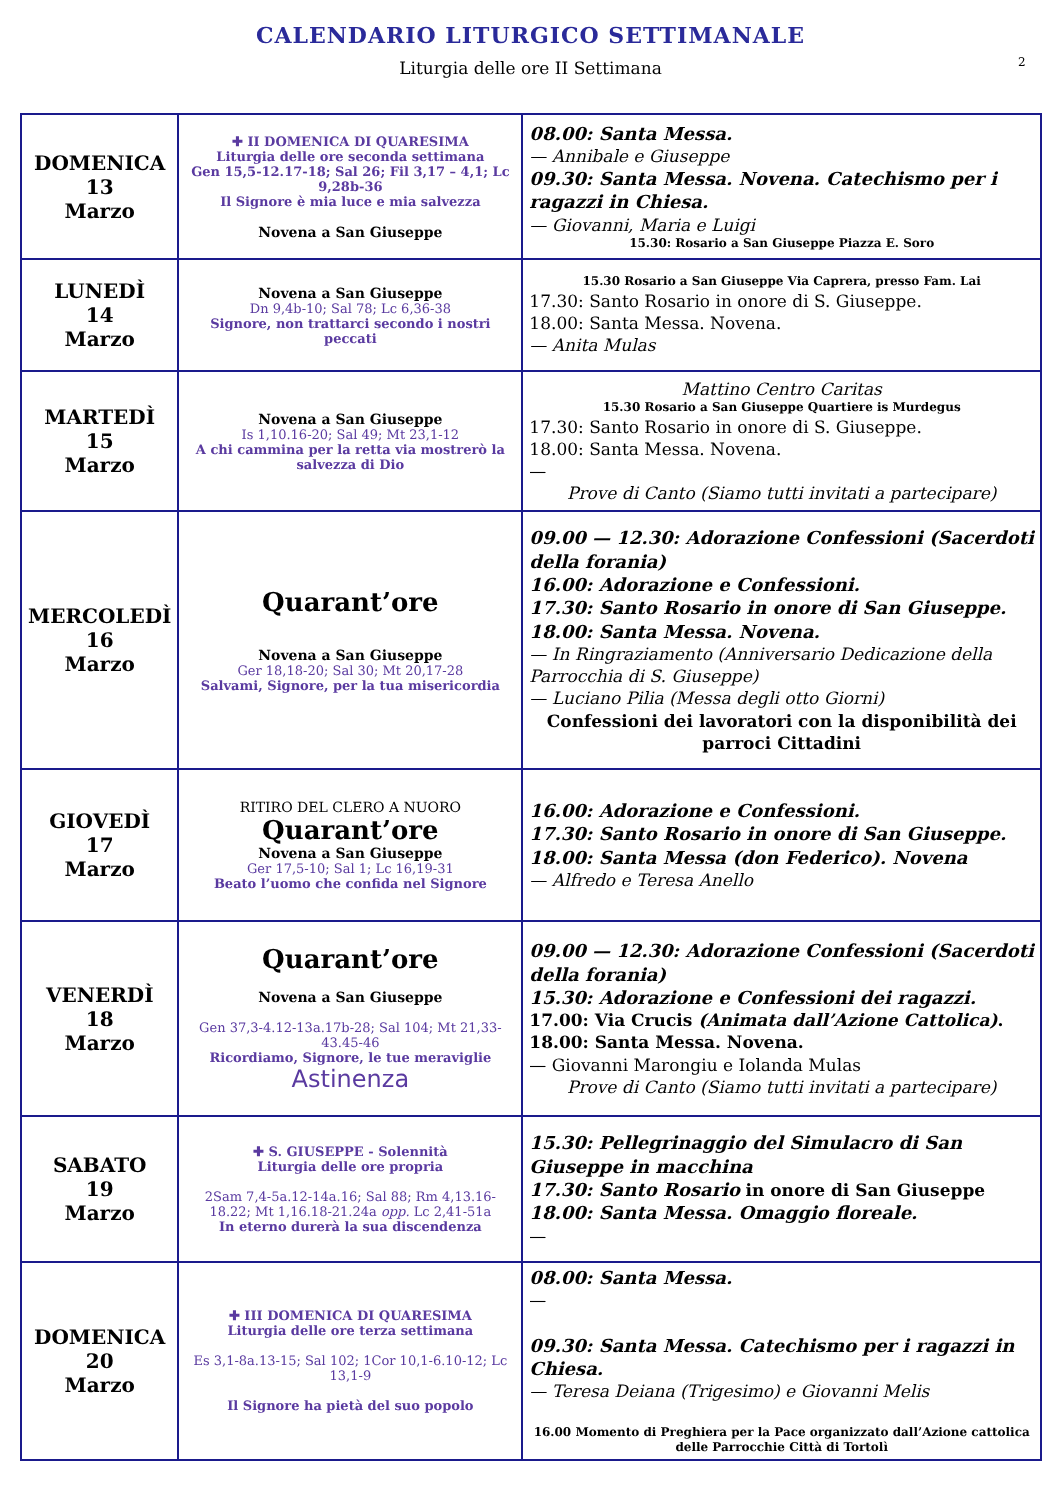2
CALENDARIO LITURGICO SETTIMANALE
Liturgia delle ore II Settimana
| DOMENICA 13 Marzo | ✚ II DOMENICA DI QUARESIMA Liturgia delle ore seconda settimana Gen 15,5-12.17-18; Sal 26; Fil 3,17 – 4,1; Lc 9,28b-36 Il Signore è mia luce e mia salvezza Novena a San Giuseppe | 08.00: Santa Messa. — Annibale e Giuseppe 09.30: Santa Messa. Novena. Catechismo per i ragazzi in Chiesa. — Giovanni, Maria e Luigi 15.30: Rosario a San Giuseppe Piazza E. Soro |
| LUNEDÌ 14 Marzo | Novena a San Giuseppe Dn 9,4b-10; Sal 78; Lc 6,36-38 Signore, non trattarci secondo i nostri peccati | 15.30 Rosario a San Giuseppe Via Caprera, presso Fam. Lai 17.30: Santo Rosario in onore di S. Giuseppe. 18.00: Santa Messa. Novena. — Anita Mulas |
| MARTEDÌ 15 Marzo | Novena a San Giuseppe Is 1,10.16-20; Sal 49; Mt 23,1-12 A chi cammina per la retta via mostrerò la salvezza di Dio | Mattino Centro Caritas 15.30 Rosario a San Giuseppe Quartiere is Murdegus 17.30: Santo Rosario in onore di S. Giuseppe. 18.00: Santa Messa. Novena. — Prove di Canto (Siamo tutti invitati a partecipare) |
| MERCOLEDÌ 16 Marzo | Quarant’ore Novena a San Giuseppe Ger 18,18-20; Sal 30; Mt 20,17-28 Salvami, Signore, per la tua misericordia | 09.00 — 12.30: Adorazione Confessioni (Sacerdoti della forania) 16.00: Adorazione e Confessioni. 17.30: Santo Rosario in onore di San Giuseppe. 18.00: Santa Messa. Novena. — In Ringraziamento (Anniversario Dedicazione della Parrocchia di S. Giuseppe) — Luciano Pilia (Messa degli otto Giorni) Confessioni dei lavoratori con la disponibilità dei parroci Cittadini |
| GIOVEDÌ 17 Marzo | RITIRO DEL CLERO A NUORO Quarant’ore Novena a San Giuseppe Ger 17,5-10; Sal 1; Lc 16,19-31 Beato l’uomo che confida nel Signore | 16.00: Adorazione e Confessioni. 17.30: Santo Rosario in onore di San Giuseppe. 18.00: Santa Messa (don Federico). Novena — Alfredo e Teresa Anello |
| VENERDÌ 18 Marzo | Quarant’ore Novena a San Giuseppe Gen 37,3-4.12-13a.17b-28; Sal 104; Mt 21,33-43.45-46 Ricordiamo, Signore, le tue meraviglie Astinenza | 09.00 — 12.30: Adorazione Confessioni (Sacerdoti della forania) 15.30: Adorazione e Confessioni dei ragazzi. 17.00: Via Crucis (Animata dall’Azione Cattolica) . 18.00: Santa Messa. Novena. — Giovanni Marongiu e Iolanda Mulas Prove di Canto (Siamo tutti invitati a partecipare) |
| SABATO 19 Marzo | ✚ S. GIUSEPPE - Solennità Liturgia delle ore propria 2Sam 7,4-5a.12-14a.16; Sal 88; Rm 4,13.16-18.22; Mt 1,16.18-21.24a opp. Lc 2,41-51a In eterno durerà la sua discendenza | 15.30: Pellegrinaggio del Simulacro di San Giuseppe in macchina 17.30: Santo Rosario in onore di San Giuseppe 18.00: Santa Messa. Omaggio floreale. — |
| DOMENICA 20 Marzo | ✚ III DOMENICA DI QUARESIMA Liturgia delle ore terza settimana Es 3,1-8a.13-15; Sal 102; 1Cor 10,1-6.10-12; Lc 13,1-9 Il Signore ha pietà del suo popolo | 08.00: Santa Messa. — 09.30: Santa Messa. Catechismo per i ragazzi in Chiesa. — Teresa Deiana (Trigesimo) e Giovanni Melis 16.00 Momento di Preghiera per la Pace organizzato dall’Azione cattolica delle Parrocchie Città di Tortolì |